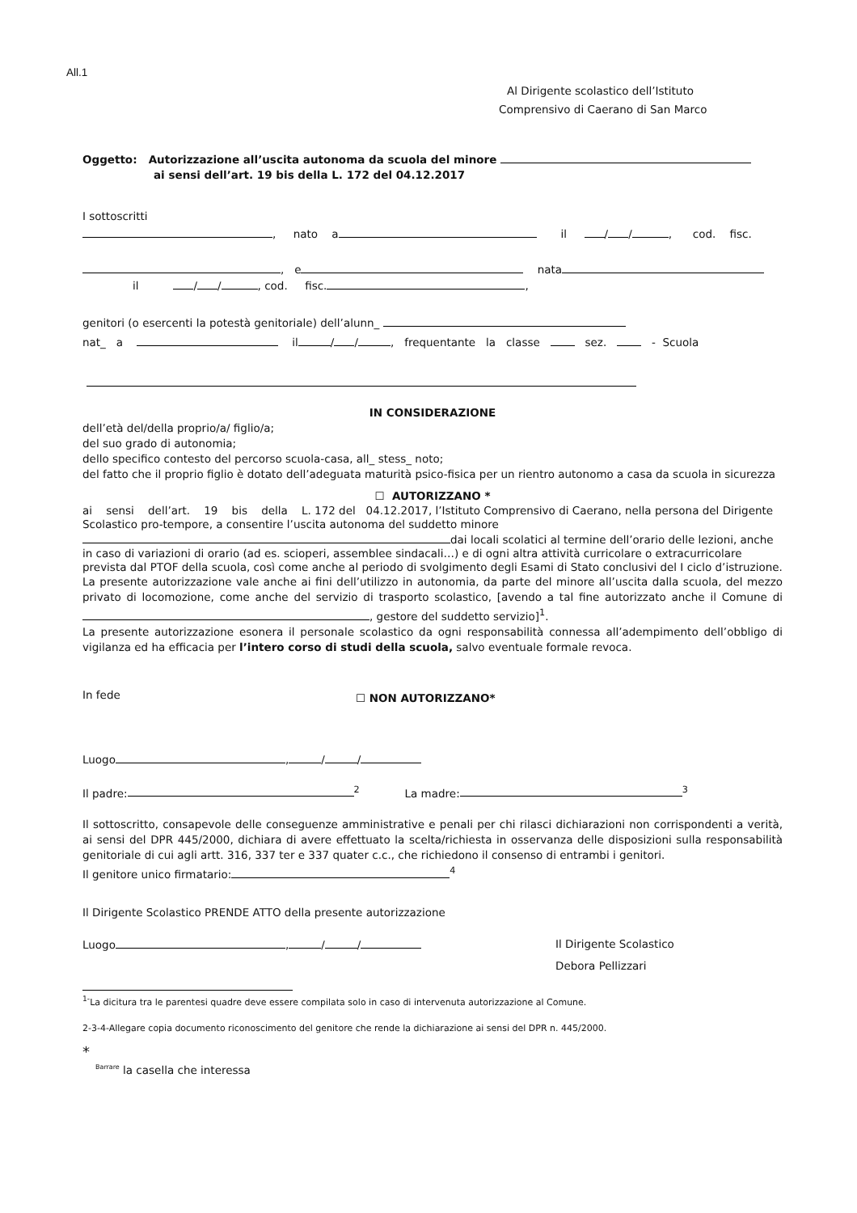All.1
Al Dirigente scolastico dell’Istituto
Comprensivo di Caerano di San Marco
Oggetto: Autorizzazione all’uscita autonoma da scuola del minore
ai sensi dell’art. 19 bis della L. 172 del 04.12.2017
I sottoscritti
, nato a il / / , cod. fisc.
, e nata
il / / , cod. fisc. ,
genitori (o esercenti la potestà genitoriale) dell’alunn_
nat_ a il / / , frequentante la classe sez. - Scuola
IN CONSIDERAZIONE
dell’età del/della proprio/a/ figlio/a;
del suo grado di autonomia;
dello specifico contesto del percorso scuola-casa, all_ stess_ noto;
del fatto che il proprio figlio è dotato dell’adeguata maturità psico-fisica per un rientro autonomo a casa da scuola in sicurezza
☐ AUTORIZZANO *
ai sensi dell’art. 19 bis della L. 172 del 04.12.2017, l’Istituto Comprensivo di Caerano, nella persona del Dirigente Scolastico pro-tempore, a consentire l’uscita autonoma del suddetto minore
dai locali scolatici al termine dell’orario delle lezioni, anche in caso di variazioni di orario (ad es. scioperi, assemblee sindacali…) e di ogni altra attività curricolare o extracurricolare prevista dal PTOF della scuola, così come anche al periodo di svolgimento degli Esami di Stato conclusivi del I ciclo d’istruzione.
La presente autorizzazione vale anche ai fini dell’utilizzo in autonomia, da parte del minore all’uscita dalla scuola, del mezzo privato di locomozione, come anche del servizio di trasporto scolastico, [avendo a tal fine autorizzato anche il Comune di , gestore del suddetto servizio]<sup>1</sup>.
La presente autorizzazione esonera il personale scolastico da ogni responsabilità connessa all’adempimento dell’obbligo di vigilanza ed ha efficacia per l’intero corso di studi della scuola, salvo eventuale formale revoca.
In fede ☐ NON AUTORIZZANO*
Luogo , / /
Il padre:<sup>2</sup> La madre:<sup>3</sup>
Il sottoscritto, consapevole delle conseguenze amministrative e penali per chi rilasci dichiarazioni non corrispondenti a verità, ai sensi del DPR 445/2000, dichiara di avere effettuato la scelta/richiesta in osservanza delle disposizioni sulla responsabilità genitoriale di cui agli artt. 316, 337 ter e 337 quater c.c., che richiedono il consenso di entrambi i genitori.
Il genitore unico firmatario:<sup>4</sup>
Il Dirigente Scolastico PRENDE ATTO della presente autorizzazione
Luogo , / / Il Dirigente Scolastico
Debora Pellizzari
<sup>1-</sup>La dicitura tra le parentesi quadre deve essere compilata solo in caso di intervenuta autorizzazione al Comune.
2-3-4-Allegare copia documento riconoscimento del genitore che rende la dichiarazione ai sensi del DPR n. 445/2000.
*
<sup>Barrare</sup> la casella che interessa